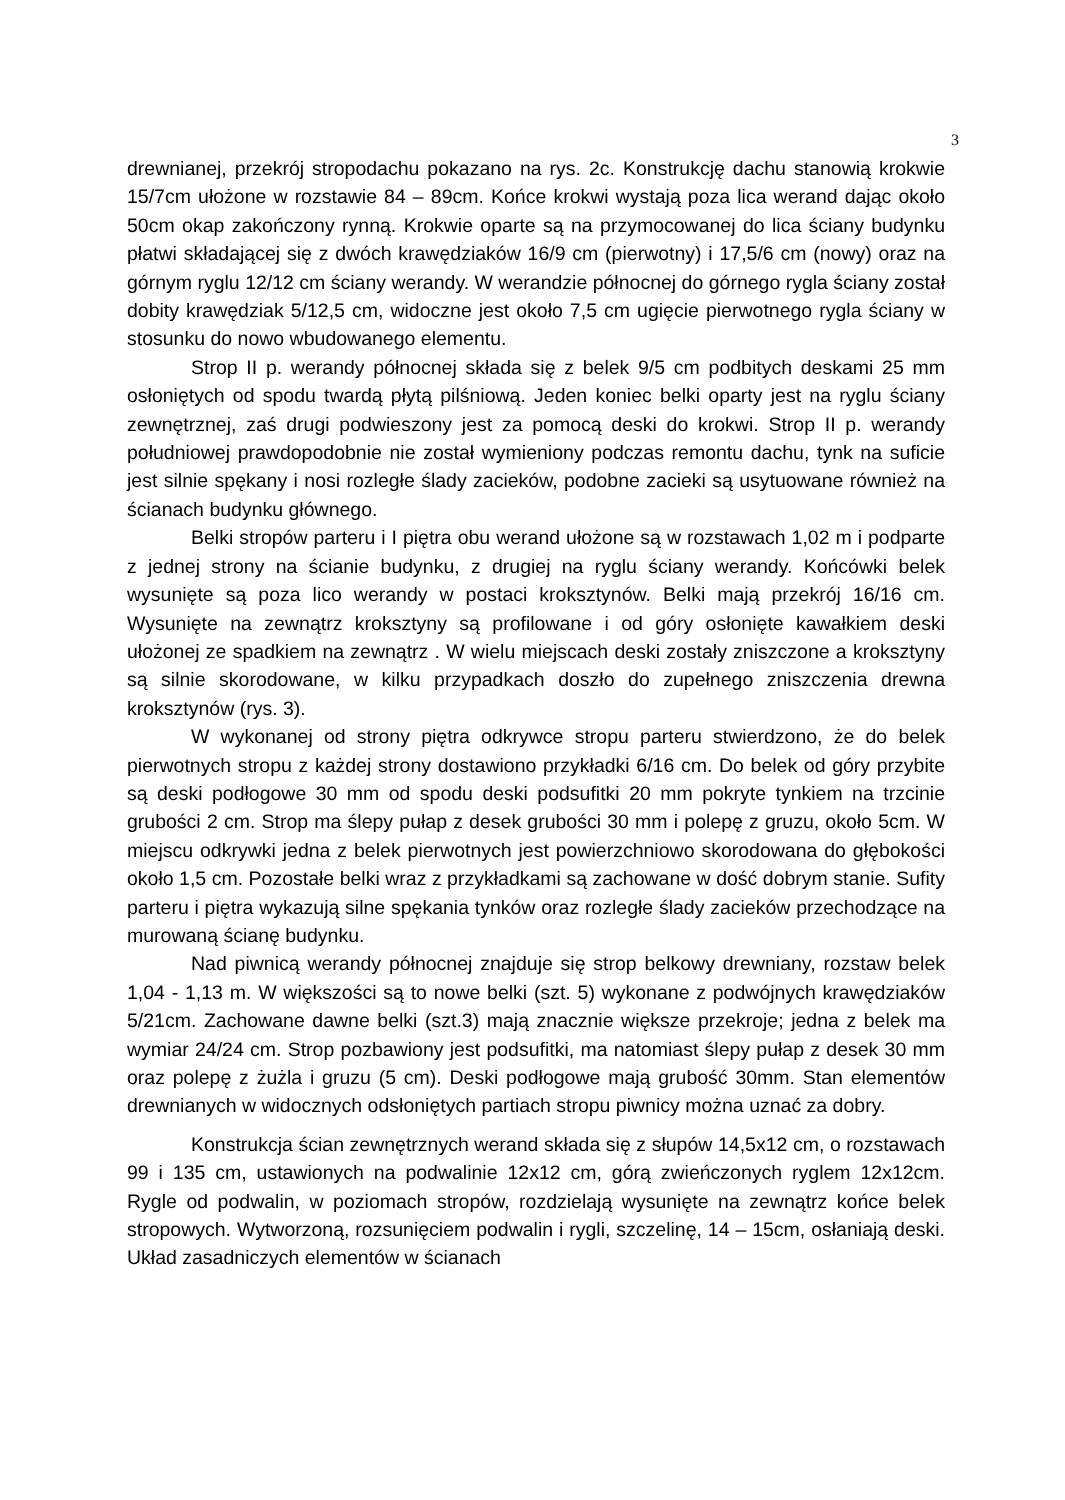3
drewnianej, przekrój stropodachu pokazano na rys. 2c. Konstrukcję dachu stanowią krokwie 15/7cm ułożone w rozstawie 84 – 89cm. Końce krokwi wystają poza lica werand dając około 50cm okap zakończony rynną. Krokwie oparte są na przymocowanej do lica ściany budynku płatwi składającej się z dwóch krawędziaków 16/9 cm (pierwotny) i 17,5/6 cm (nowy) oraz na górnym ryglu 12/12 cm ściany werandy. W werandzie północnej do górnego rygla ściany został dobity krawędziak 5/12,5 cm, widoczne jest około 7,5 cm ugięcie pierwotnego rygla ściany w stosunku do nowo wbudowanego elementu.
Strop II p. werandy północnej składa się z belek 9/5 cm podbitych deskami 25 mm osłoniętych od spodu twardą płytą pilśniową. Jeden koniec belki oparty jest na ryglu ściany zewnętrznej, zaś drugi podwieszony jest za pomocą deski do krokwi. Strop II p. werandy południowej prawdopodobnie nie został wymieniony podczas remontu dachu, tynk na suficie jest silnie spękany i nosi rozległe ślady zacieków, podobne zacieki są usytuowane również na ścianach budynku głównego.
Belki stropów parteru i I piętra obu werand ułożone są w rozstawach 1,02 m i podparte z jednej strony na ścianie budynku, z drugiej na ryglu ściany werandy. Końcówki belek wysunięte są poza lico werandy w postaci kroksztynów. Belki mają przekrój 16/16 cm. Wysunięte na zewnątrz kroksztyny są profilowane i od góry osłonięte kawałkiem deski ułożonej ze spadkiem na zewnątrz . W wielu miejscach deski zostały zniszczone a kroksztyny są silnie skorodowane, w kilku przypadkach doszło do zupełnego zniszczenia drewna kroksztynów (rys. 3).
W wykonanej od strony piętra odkrywce stropu parteru stwierdzono, że do belek pierwotnych stropu z każdej strony dostawiono przykładki 6/16 cm. Do belek od góry przybite są deski podłogowe 30 mm od spodu deski podsufitki 20 mm pokryte tynkiem na trzcinie grubości 2 cm. Strop ma ślepy pułap z desek grubości 30 mm i polepę z gruzu, około 5cm. W miejscu odkrywki jedna z belek pierwotnych jest powierzchniowo skorodowana do głębokości około 1,5 cm. Pozostałe belki wraz z przykładkami są zachowane w dość dobrym stanie. Sufity parteru i piętra wykazują silne spękania tynków oraz rozległe ślady zacieków przechodzące na murowaną ścianę budynku.
Nad piwnicą werandy północnej znajduje się strop belkowy drewniany, rozstaw belek 1,04 - 1,13 m. W większości są to nowe belki (szt. 5) wykonane z podwójnych krawędziaków 5/21cm. Zachowane dawne belki (szt.3) mają znacznie większe przekroje; jedna z belek ma wymiar 24/24 cm. Strop pozbawiony jest podsufitki, ma natomiast ślepy pułap z desek 30 mm oraz polepę z żużla i gruzu (5 cm). Deski podłogowe mają grubość 30mm. Stan elementów drewnianych w widocznych odsłoniętych partiach stropu piwnicy można uznać za dobry.
Konstrukcja ścian zewnętrznych werand składa się z słupów 14,5x12 cm, o rozstawach 99 i 135 cm, ustawionych na podwalinie 12x12 cm, górą zwieńczonych ryglem 12x12cm. Rygle od podwalin, w poziomach stropów, rozdzielają wysunięte na zewnątrz końce belek stropowych. Wytworzoną, rozsunięciem podwalin i rygli, szczelinę, 14 – 15cm, osłaniają deski. Układ zasadniczych elementów w ścianach